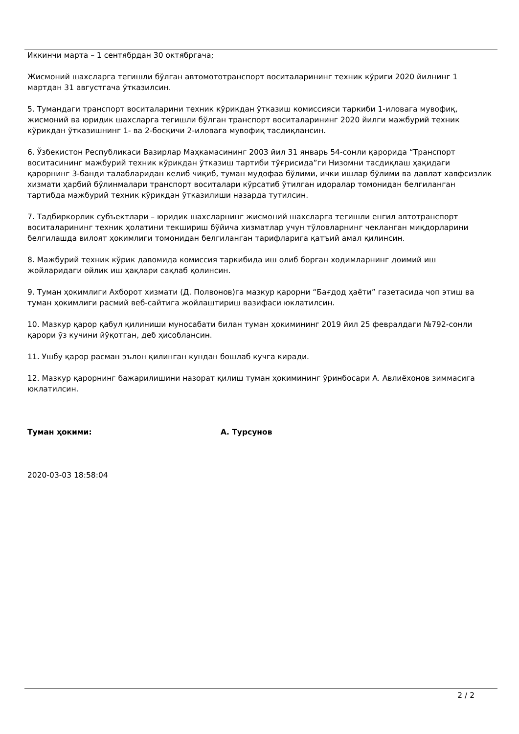Иккинчи марта – 1 сентябрдан 30 октябргача;
Жисмоний шахсларга тегишли бўлган автомототранспорт воситаларининг техник кўриги 2020 йилнинг 1 мартдан 31 августгача ўтказилсин.
5. Тумандаги транспорт воситаларини техник кўрикдан ўтказиш комиссияси таркиби 1-иловага мувофиқ, жисмоний ва юридик шахсларга тегишли бўлган транспорт воситаларининг 2020 йилги мажбурий техник кўрикдан ўтказишнинг 1- ва 2-босқичи 2-иловага мувофиқ тасдиқлансин.
6. Ўзбекистон Республикаси Вазирлар Маҳкамасининг 2003 йил 31 январь 54-сонли қарорида “Транспорт воситасининг мажбурий техник кўрикдан ўтказиш тартиби тўғрисида”ги Низомни тасдиқлаш ҳақидаги қарорнинг 3-банди талабларидан келиб чиқиб, туман мудофаа бўлими, ички ишлар бўлими ва давлат хавфсизлик хизмати ҳарбий бўлинмалари транспорт воситалари кўрсатиб ўтилган идоралар томонидан белгиланган тартибда мажбурий техник кўрикдан ўтказилиши назарда тутилсин.
7. Тадбиркорлик субъектлари – юридик шахсларнинг жисмоний шахсларга тегишли енгил автотранспорт воситаларининг техник ҳолатини текшириш бўйича хизматлар учун тўловларнинг чекланган миқдорларини белгилашда вилоят ҳокимлиги томонидан белгиланган тарифларига қатъий амал қилинсин.
8. Мажбурий техник кўрик давомида комиссия таркибида иш олиб борган ходимларнинг доимий иш жойларидаги ойлик иш ҳақлари сақлаб қолинсин.
9. Туман ҳокимлиги Ахборот хизмати (Д. Полвонов)га мазкур қарорни “Бағдод ҳаёти” газетасида чоп этиш ва туман ҳокимлиги расмий веб-сайтига жойлаштириш вазифаси юклатилсин.
10. Мазкур қарор қабул қилиниши муносабати билан туман ҳокимининг 2019 йил 25 февралдаги №792-сонли қарори ўз кучини йўқотган, деб ҳисоблансин.
11. Ушбу қарор расман эълон қилинган кундан бошлаб кучга киради.
12. Мазкур қарорнинг бажарилишини назорат қилиш туман ҳокимининг ўринбосари А. Авлиёхонов зиммасига юклатилсин.
Туман ҳокими: А. Турсунов
2020-03-03 18:58:04
2 / 2